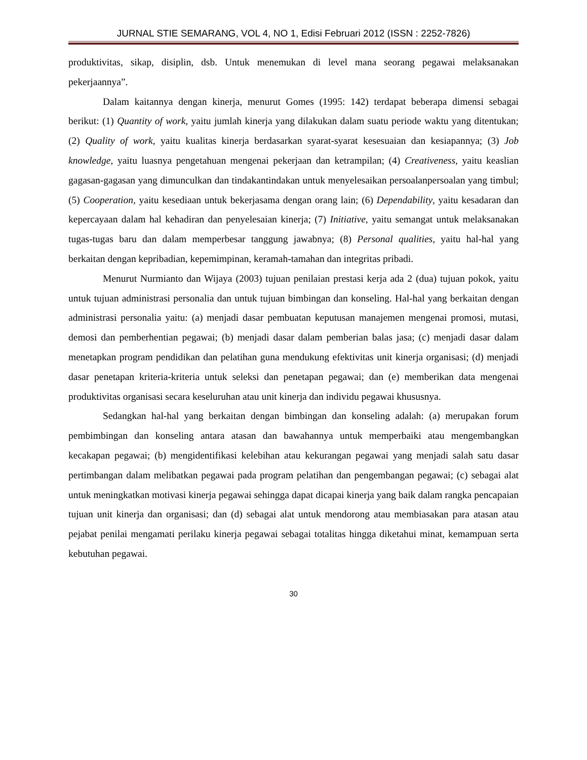JURNAL STIE SEMARANG, VOL 4, NO 1, Edisi Februari 2012 (ISSN : 2252-7826)
produktivitas, sikap, disiplin, dsb. Untuk menemukan di level mana seorang pegawai melaksanakan pekerjaannya”.
Dalam kaitannya dengan kinerja, menurut Gomes (1995: 142) terdapat beberapa dimensi sebagai berikut: (1) Quantity of work, yaitu jumlah kinerja yang dilakukan dalam suatu periode waktu yang ditentukan; (2) Quality of work, yaitu kualitas kinerja berdasarkan syarat-syarat kesesuaian dan kesiapannya; (3) Job knowledge, yaitu luasnya pengetahuan mengenai pekerjaan dan ketrampilan; (4) Creativeness, yaitu keaslian gagasan-gagasan yang dimunculkan dan tindakantindakan untuk menyelesaikan persoalanpersoalan yang timbul; (5) Cooperation, yaitu kesediaan untuk bekerjasama dengan orang lain; (6) Dependability, yaitu kesadaran dan kepercayaan dalam hal kehadiran dan penyelesaian kinerja; (7) Initiative, yaitu semangat untuk melaksanakan tugas-tugas baru dan dalam memperbesar tanggung jawabnya; (8) Personal qualities, yaitu hal-hal yang berkaitan dengan kepribadian, kepemimpinan, keramah-tamahan dan integritas pribadi.
Menurut Nurmianto dan Wijaya (2003) tujuan penilaian prestasi kerja ada 2 (dua) tujuan pokok, yaitu untuk tujuan administrasi personalia dan untuk tujuan bimbingan dan konseling. Hal-hal yang berkaitan dengan administrasi personalia yaitu: (a) menjadi dasar pembuatan keputusan manajemen mengenai promosi, mutasi, demosi dan pemberhentian pegawai; (b) menjadi dasar dalam pemberian balas jasa; (c) menjadi dasar dalam menetapkan program pendidikan dan pelatihan guna mendukung efektivitas unit kinerja organisasi; (d) menjadi dasar penetapan kriteria-kriteria untuk seleksi dan penetapan pegawai; dan (e) memberikan data mengenai produktivitas organisasi secara keseluruhan atau unit kinerja dan individu pegawai khususnya.
Sedangkan hal-hal yang berkaitan dengan bimbingan dan konseling adalah: (a) merupakan forum pembimbingan dan konseling antara atasan dan bawahannya untuk memperbaiki atau mengembangkan kecakapan pegawai; (b) mengidentifikasi kelebihan atau kekurangan pegawai yang menjadi salah satu dasar pertimbangan dalam melibatkan pegawai pada program pelatihan dan pengembangan pegawai; (c) sebagai alat untuk meningkatkan motivasi kinerja pegawai sehingga dapat dicapai kinerja yang baik dalam rangka pencapaian tujuan unit kinerja dan organisasi; dan (d) sebagai alat untuk mendorong atau membiasakan para atasan atau pejabat penilai mengamati perilaku kinerja pegawai sebagai totalitas hingga diketahui minat, kemampuan serta kebutuhan pegawai.
30